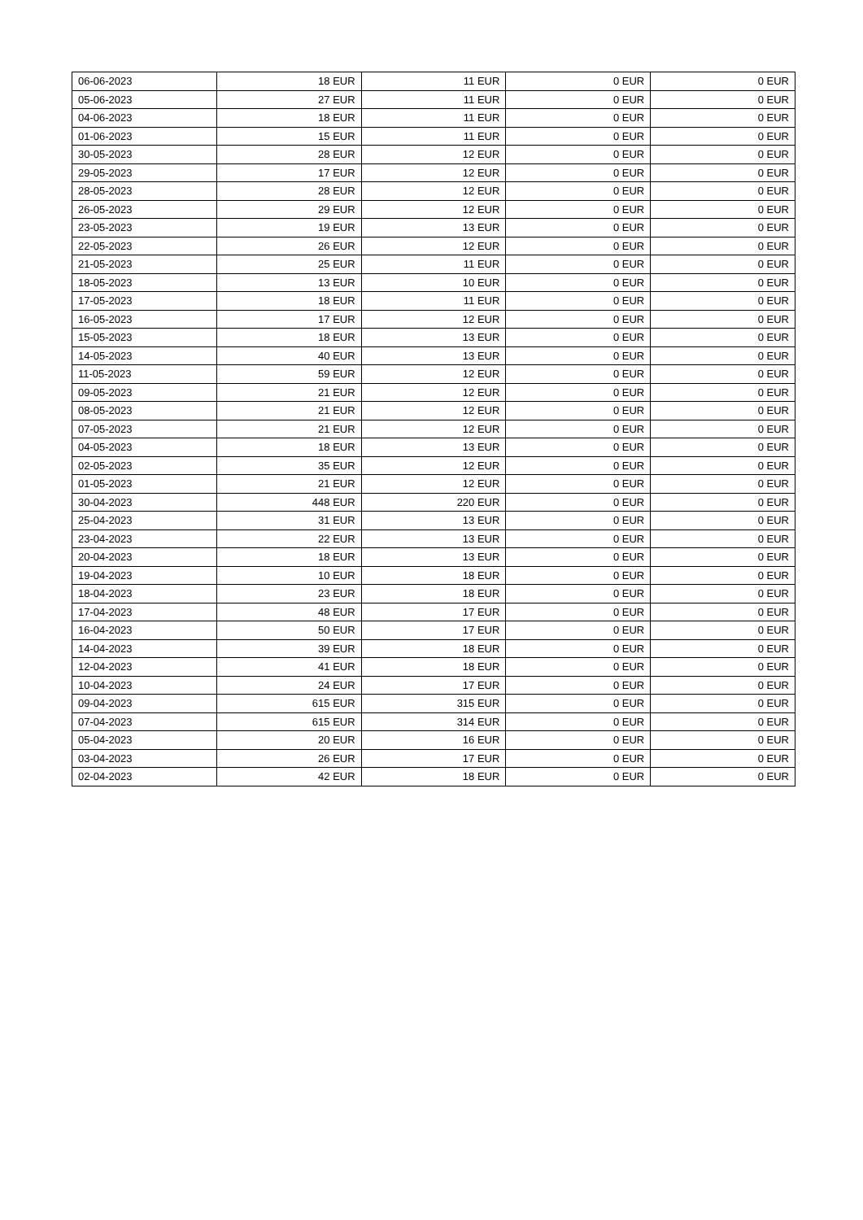| 06-06-2023 | 18 EUR | 11 EUR | 0 EUR | 0 EUR |
| 05-06-2023 | 27 EUR | 11 EUR | 0 EUR | 0 EUR |
| 04-06-2023 | 18 EUR | 11 EUR | 0 EUR | 0 EUR |
| 01-06-2023 | 15 EUR | 11 EUR | 0 EUR | 0 EUR |
| 30-05-2023 | 28 EUR | 12 EUR | 0 EUR | 0 EUR |
| 29-05-2023 | 17 EUR | 12 EUR | 0 EUR | 0 EUR |
| 28-05-2023 | 28 EUR | 12 EUR | 0 EUR | 0 EUR |
| 26-05-2023 | 29 EUR | 12 EUR | 0 EUR | 0 EUR |
| 23-05-2023 | 19 EUR | 13 EUR | 0 EUR | 0 EUR |
| 22-05-2023 | 26 EUR | 12 EUR | 0 EUR | 0 EUR |
| 21-05-2023 | 25 EUR | 11 EUR | 0 EUR | 0 EUR |
| 18-05-2023 | 13 EUR | 10 EUR | 0 EUR | 0 EUR |
| 17-05-2023 | 18 EUR | 11 EUR | 0 EUR | 0 EUR |
| 16-05-2023 | 17 EUR | 12 EUR | 0 EUR | 0 EUR |
| 15-05-2023 | 18 EUR | 13 EUR | 0 EUR | 0 EUR |
| 14-05-2023 | 40 EUR | 13 EUR | 0 EUR | 0 EUR |
| 11-05-2023 | 59 EUR | 12 EUR | 0 EUR | 0 EUR |
| 09-05-2023 | 21 EUR | 12 EUR | 0 EUR | 0 EUR |
| 08-05-2023 | 21 EUR | 12 EUR | 0 EUR | 0 EUR |
| 07-05-2023 | 21 EUR | 12 EUR | 0 EUR | 0 EUR |
| 04-05-2023 | 18 EUR | 13 EUR | 0 EUR | 0 EUR |
| 02-05-2023 | 35 EUR | 12 EUR | 0 EUR | 0 EUR |
| 01-05-2023 | 21 EUR | 12 EUR | 0 EUR | 0 EUR |
| 30-04-2023 | 448 EUR | 220 EUR | 0 EUR | 0 EUR |
| 25-04-2023 | 31 EUR | 13 EUR | 0 EUR | 0 EUR |
| 23-04-2023 | 22 EUR | 13 EUR | 0 EUR | 0 EUR |
| 20-04-2023 | 18 EUR | 13 EUR | 0 EUR | 0 EUR |
| 19-04-2023 | 10 EUR | 18 EUR | 0 EUR | 0 EUR |
| 18-04-2023 | 23 EUR | 18 EUR | 0 EUR | 0 EUR |
| 17-04-2023 | 48 EUR | 17 EUR | 0 EUR | 0 EUR |
| 16-04-2023 | 50 EUR | 17 EUR | 0 EUR | 0 EUR |
| 14-04-2023 | 39 EUR | 18 EUR | 0 EUR | 0 EUR |
| 12-04-2023 | 41 EUR | 18 EUR | 0 EUR | 0 EUR |
| 10-04-2023 | 24 EUR | 17 EUR | 0 EUR | 0 EUR |
| 09-04-2023 | 615 EUR | 315 EUR | 0 EUR | 0 EUR |
| 07-04-2023 | 615 EUR | 314 EUR | 0 EUR | 0 EUR |
| 05-04-2023 | 20 EUR | 16 EUR | 0 EUR | 0 EUR |
| 03-04-2023 | 26 EUR | 17 EUR | 0 EUR | 0 EUR |
| 02-04-2023 | 42 EUR | 18 EUR | 0 EUR | 0 EUR |